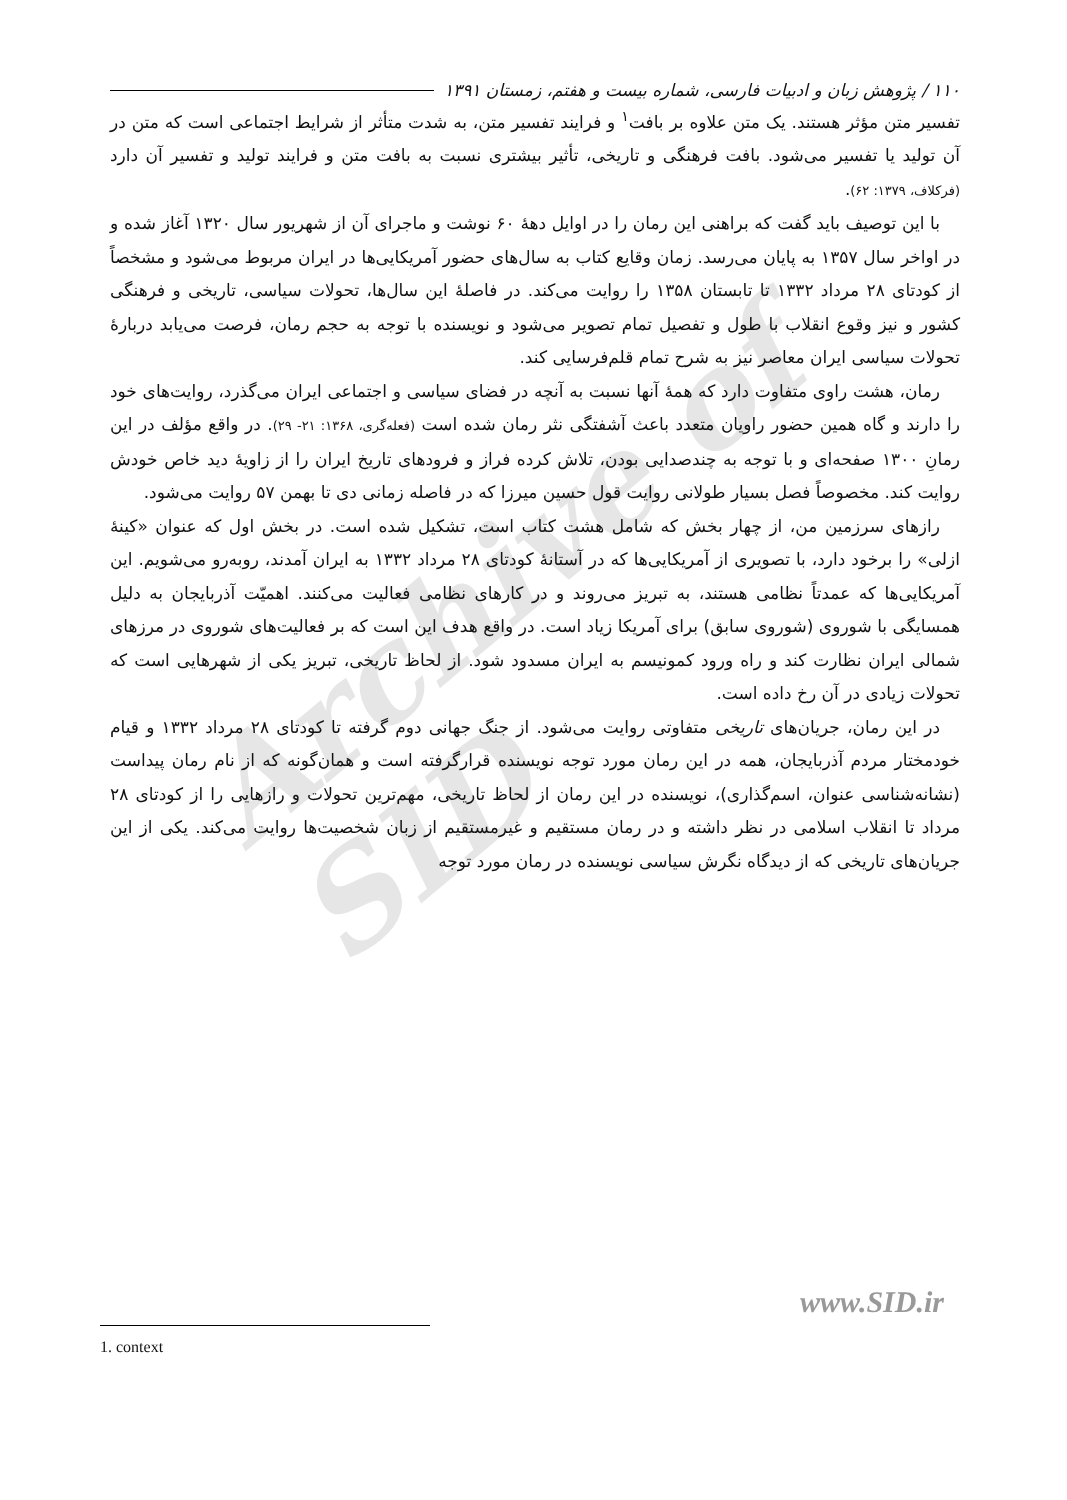Archive of SID
۱۱۰ / پژوهش زبان و ادبیات فارسی، شماره بیست و هفتم، زمستان ۱۳۹۱
تفسیر متن مؤثر هستند. یک متن علاوه بر بافت<sup>۱</sup> و فرایند تفسیر متن، به شدت متأثر از شرایط اجتماعی است که متن در آن تولید یا تفسیر می‌شود. بافت فرهنگی و تاریخی، تأثیر بیشتری نسبت به بافت متن و فرایند تولید و تفسیر آن دارد (فرکلاف، ۱۳۷۹: ۶۲).
با این توصیف باید گفت که براهنی این رمان را در اوایل دهۀ ۶۰ نوشت و ماجرای آن از شهریور سال ۱۳۲۰ آغاز شده و در اواخر سال ۱۳۵۷ به پایان می‌رسد. زمان وقایع کتاب به سال‌های حضور آمریکایی‌ها در ایران مربوط می‌شود و مشخصاً از کودتای ۲۸ مرداد ۱۳۳۲ تا تابستان ۱۳۵۸ را روایت می‌کند. در فاصلۀ این سال‌ها، تحولات سیاسی، تاریخی و فرهنگی کشور و نیز وقوع انقلاب با طول و تفصیل تمام تصویر می‌شود و نویسنده با توجه به حجم رمان، فرصت می‌یابد دربارۀ تحولات سیاسی ایران معاصر نیز به شرح تمام قلم‌فرسایی کند.
رمان، هشت راوی متفاوت دارد که همۀ آنها نسبت به آنچه در فضای سیاسی و اجتماعی ایران می‌گذرد، روایت‌های خود را دارند و گاه همین حضور راویان متعدد باعث آشفتگی نثر رمان شده است (فعله‌گری، ۱۳۶۸: ۲۱- ۲۹). در واقع مؤلف در این رمانِ ۱۳۰۰ صفحه‌ای و با توجه به چندصدایی بودن، تلاش کرده فراز و فرودهای تاریخ ایران را از زاویۀ دید خاص خودش روایت کند. مخصوصاً فصل بسیار طولانی روایت قول حسین میرزا که در فاصله زمانی دی تا بهمن ۵۷ روایت می‌شود.
رازهای سرزمین من، از چهار بخش که شامل هشت کتاب است، تشکیل شده است. در بخش اول که عنوان «کینۀ ازلی» را برخود دارد، با تصویری از آمریکایی‌ها که در آستانۀ کودتای ۲۸ مرداد ۱۳۳۲ به ایران آمدند، روبه‌رو می‌شویم. این آمریکایی‌ها که عمدتاً نظامی هستند، به تبریز می‌روند و در کارهای نظامی فعالیت می‌کنند. اهمیّت آذربایجان به دلیل همسایگی با شوروی (شوروی سابق) برای آمریکا زیاد است. در واقع هدف این است که بر فعالیت‌های شوروی در مرزهای شمالی ایران نظارت کند و راه ورود کمونیسم به ایران مسدود شود. از لحاظ تاریخی، تبریز یکی از شهرهایی است که تحولات زیادی در آن رخ داده است.
در این رمان، جریان‌های تاریخی متفاوتی روایت می‌شود. از جنگ جهانی دوم گرفته تا کودتای ۲۸ مرداد ۱۳۳۲ و قیام خودمختار مردم آذربایجان، همه در این رمان مورد توجه نویسنده قرارگرفته است و همان‌گونه که از نام رمان پیداست (نشانه‌شناسی عنوان، اسم‌گذاری)، نویسنده در این رمان از لحاظ تاریخی، مهم‌ترین تحولات و رازهایی را از کودتای ۲۸ مرداد تا انقلاب اسلامی در نظر داشته و در رمان مستقیم و غیرمستقیم از زبان شخصیت‌ها روایت می‌کند. یکی از این جریان‌های تاریخی که از دیدگاه نگرش سیاسی نویسنده در رمان مورد توجه
www.SID.ir
1. context